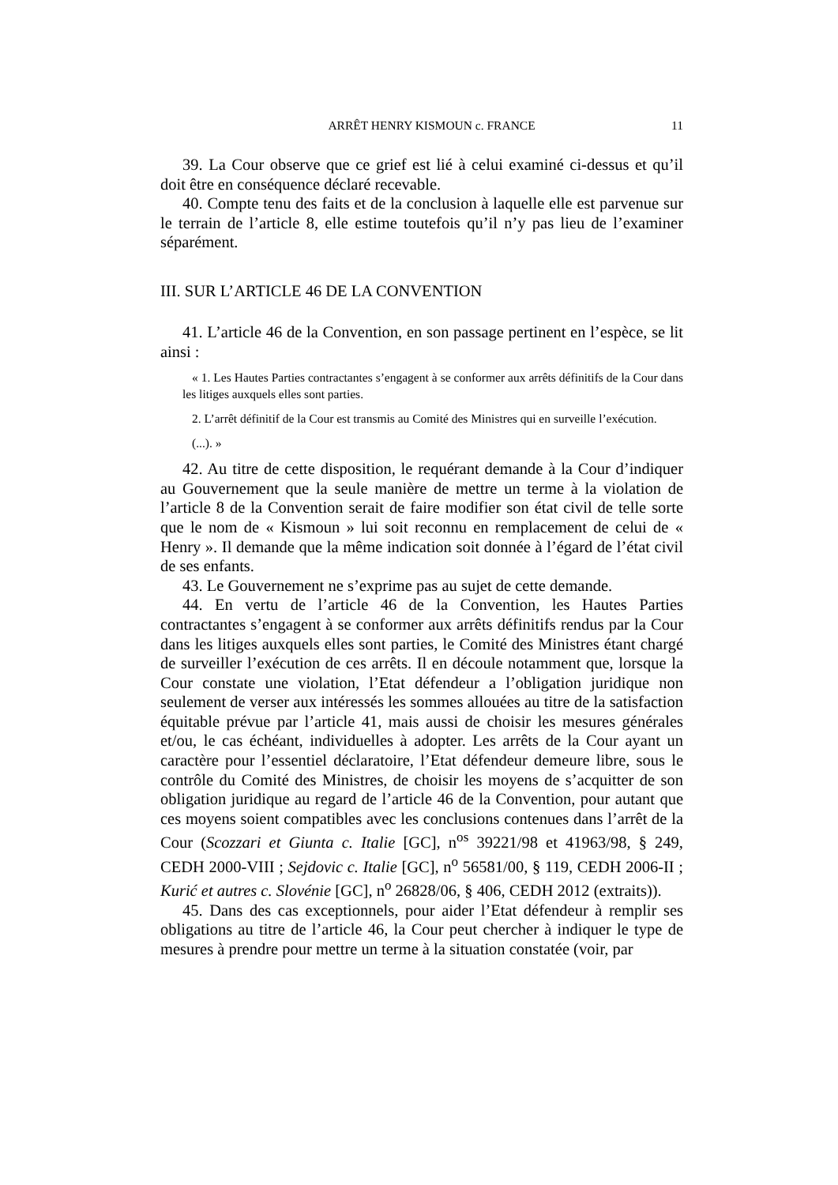ARRÊT HENRY KISMOUN c. FRANCE 11
39. La Cour observe que ce grief est lié à celui examiné ci-dessus et qu’il doit être en conséquence déclaré recevable.
40. Compte tenu des faits et de la conclusion à laquelle elle est parvenue sur le terrain de l’article 8, elle estime toutefois qu’il n’y pas lieu de l’examiner séparément.
III. SUR L’ARTICLE 46 DE LA CONVENTION
41. L’article 46 de la Convention, en son passage pertinent en l’espèce, se lit ainsi :
« 1. Les Hautes Parties contractantes s’engagent à se conformer aux arrêts définitifs de la Cour dans les litiges auxquels elles sont parties.
2. L’arrêt définitif de la Cour est transmis au Comité des Ministres qui en surveille l’exécution.
(...). »
42. Au titre de cette disposition, le requérant demande à la Cour d’indiquer au Gouvernement que la seule manière de mettre un terme à la violation de l’article 8 de la Convention serait de faire modifier son état civil de telle sorte que le nom de « Kismoun » lui soit reconnu en remplacement de celui de « Henry ». Il demande que la même indication soit donnée à l’égard de l’état civil de ses enfants.
43. Le Gouvernement ne s’exprime pas au sujet de cette demande.
44. En vertu de l’article 46 de la Convention, les Hautes Parties contractantes s’engagent à se conformer aux arrêts définitifs rendus par la Cour dans les litiges auxquels elles sont parties, le Comité des Ministres étant chargé de surveiller l’exécution de ces arrêts. Il en découle notamment que, lorsque la Cour constate une violation, l’Etat défendeur a l’obligation juridique non seulement de verser aux intéressés les sommes allouées au titre de la satisfaction équitable prévue par l’article 41, mais aussi de choisir les mesures générales et/ou, le cas échéant, individuelles à adopter. Les arrêts de la Cour ayant un caractère pour l’essentiel déclaratoire, l’Etat défendeur demeure libre, sous le contrôle du Comité des Ministres, de choisir les moyens de s’acquitter de son obligation juridique au regard de l’article 46 de la Convention, pour autant que ces moyens soient compatibles avec les conclusions contenues dans l’arrêt de la Cour (Scozzari et Giunta c. Italie [GC], n<sup>os</sup> 39221/98 et 41963/98, § 249, CEDH 2000-VIII ; Sejdovic c. Italie [GC], n<sup>o</sup> 56581/00, § 119, CEDH 2006-II ; Kurić et autres c. Slovénie [GC], n<sup>o</sup> 26828/06, § 406, CEDH 2012 (extraits)).
45. Dans des cas exceptionnels, pour aider l’Etat défendeur à remplir ses obligations au titre de l’article 46, la Cour peut chercher à indiquer le type de mesures à prendre pour mettre un terme à la situation constatée (voir, par